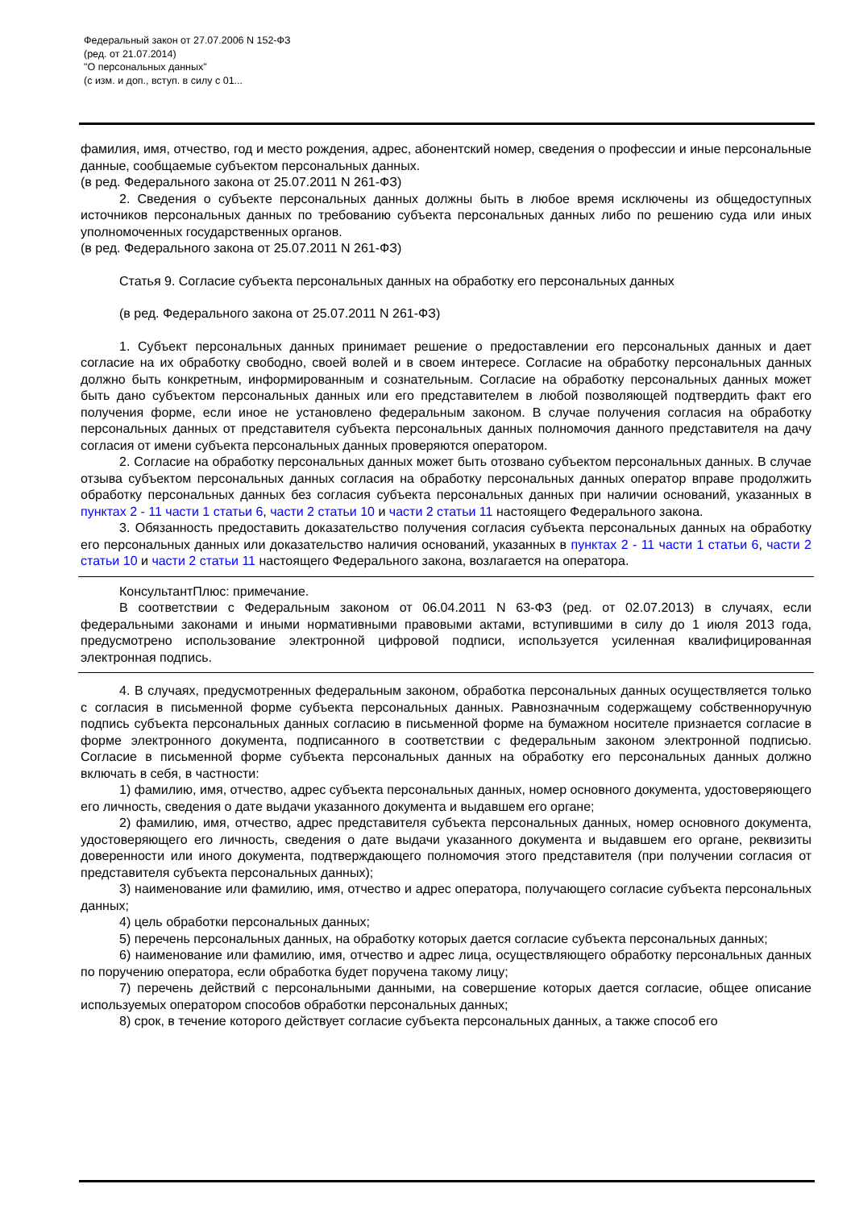Федеральный закон от 27.07.2006 N 152-ФЗ
(ред. от 21.07.2014)
"О персональных данных"
(с изм. и доп., вступ. в силу с 01...
фамилия, имя, отчество, год и место рождения, адрес, абонентский номер, сведения о профессии и иные персональные данные, сообщаемые субъектом персональных данных.
(в ред. Федерального закона от 25.07.2011 N 261-ФЗ)
2. Сведения о субъекте персональных данных должны быть в любое время исключены из общедоступных источников персональных данных по требованию субъекта персональных данных либо по решению суда или иных уполномоченных государственных органов.
(в ред. Федерального закона от 25.07.2011 N 261-ФЗ)
Статья 9. Согласие субъекта персональных данных на обработку его персональных данных
(в ред. Федерального закона от 25.07.2011 N 261-ФЗ)
1. Субъект персональных данных принимает решение о предоставлении его персональных данных и дает согласие на их обработку свободно, своей волей и в своем интересе. Согласие на обработку персональных данных должно быть конкретным, информированным и сознательным. Согласие на обработку персональных данных может быть дано субъектом персональных данных или его представителем в любой позволяющей подтвердить факт его получения форме, если иное не установлено федеральным законом. В случае получения согласия на обработку персональных данных от представителя субъекта персональных данных полномочия данного представителя на дачу согласия от имени субъекта персональных данных проверяются оператором.
2. Согласие на обработку персональных данных может быть отозвано субъектом персональных данных. В случае отзыва субъектом персональных данных согласия на обработку персональных данных оператор вправе продолжить обработку персональных данных без согласия субъекта персональных данных при наличии оснований, указанных в пунктах 2 - 11 части 1 статьи 6, части 2 статьи 10 и части 2 статьи 11 настоящего Федерального закона.
3. Обязанность предоставить доказательство получения согласия субъекта персональных данных на обработку его персональных данных или доказательство наличия оснований, указанных в пунктах 2 - 11 части 1 статьи 6, части 2 статьи 10 и части 2 статьи 11 настоящего Федерального закона, возлагается на оператора.
КонсультантПлюс: примечание.
В соответствии с Федеральным законом от 06.04.2011 N 63-ФЗ (ред. от 02.07.2013) в случаях, если федеральными законами и иными нормативными правовыми актами, вступившими в силу до 1 июля 2013 года, предусмотрено использование электронной цифровой подписи, используется усиленная квалифицированная электронная подпись.
4. В случаях, предусмотренных федеральным законом, обработка персональных данных осуществляется только с согласия в письменной форме субъекта персональных данных. Равнозначным содержащему собственноручную подпись субъекта персональных данных согласию в письменной форме на бумажном носителе признается согласие в форме электронного документа, подписанного в соответствии с федеральным законом электронной подписью. Согласие в письменной форме субъекта персональных данных на обработку его персональных данных должно включать в себя, в частности:
1) фамилию, имя, отчество, адрес субъекта персональных данных, номер основного документа, удостоверяющего его личность, сведения о дате выдачи указанного документа и выдавшем его органе;
2) фамилию, имя, отчество, адрес представителя субъекта персональных данных, номер основного документа, удостоверяющего его личность, сведения о дате выдачи указанного документа и выдавшем его органе, реквизиты доверенности или иного документа, подтверждающего полномочия этого представителя (при получении согласия от представителя субъекта персональных данных);
3) наименование или фамилию, имя, отчество и адрес оператора, получающего согласие субъекта персональных данных;
4) цель обработки персональных данных;
5) перечень персональных данных, на обработку которых дается согласие субъекта персональных данных;
6) наименование или фамилию, имя, отчество и адрес лица, осуществляющего обработку персональных данных по поручению оператора, если обработка будет поручена такому лицу;
7) перечень действий с персональными данными, на совершение которых дается согласие, общее описание используемых оператором способов обработки персональных данных;
8) срок, в течение которого действует согласие субъекта персональных данных, а также способ его